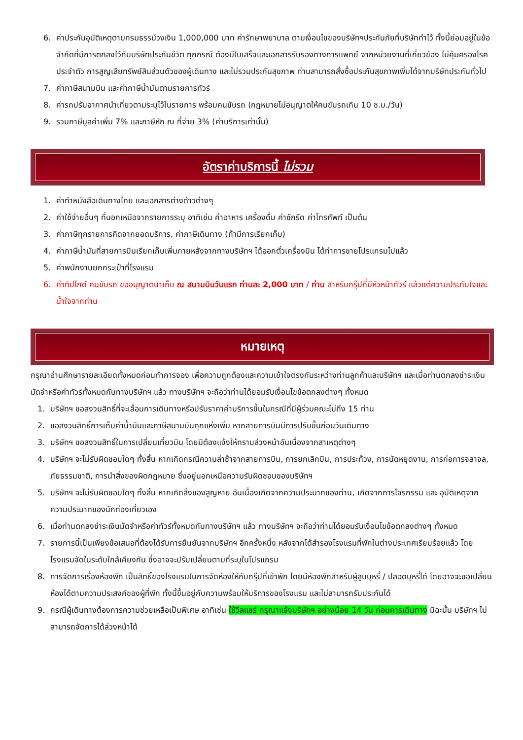6. ค่าประกันอุบัติเหตุตามกรมธรรม์วงเงิน 1,000,000 บาท ค่ารักษาพยาบาล ตามเงื่อนไขของบริษัทฯประกันภัยที่บริษัททำไว้ ทั้งนี้ย่อมอยู่ในข้อจำกัดที่มีการตกลงไว้กับบริษัทประกันชีวิต ทุกกรณี ต้องมีใบเสร็จและเอกสารรับรองทางการแพทย์ จากหน่วยงานที่เกี่ยวข้อง ไม่คุ้มครองโรคประจำตัว การสูญเสียทรัพย์สินส่วนตัวของผู้เดินทาง และไม่รวมประกันสุขภาพ ท่านสามารถสั่งซื้อประกันสุขภาพเพิ่มได้จากบริษัทประกันทั่วไป
7. ค่าภาษีสนามบิน และค่าภาษีน้ำมันตามรายการทัวร์
8. ค่ารถปรับอากาศนำเที่ยวตามระบุไว้ในรายการ พร้อมคนขับรถ (กฎหมายไม่อนุญาตให้คนขับรถเกิน 10 ช.ม./วัน)
9. รวมภาษีมูลค่าเพิ่ม 7% และภาษีหัก ณ ที่จ่าย 3% (ค่าบริการเท่านั้น)
อัตราค่าบริการนี้ ไม่รวม
1. ค่าทำหนังสือเดินทางไทย และเอกสารต่างด้าวต่างๆ
2. ค่าใช้จ่ายอื่นๆ ที่นอกเหนือจากรายการระบุ อาทิเช่น ค่าอาหาร เครื่องดื่ม ค่าซักรีด ค่าโทรศัพท์ เป็นต้น
3. ค่าภาษีทุกรายการคิดจากยอดบริการ, ค่าภาษีเดินทาง (ถ้ามีการเรียกเก็บ)
4. ค่าภาษีน้ำมันที่สายการบินเรียกเก็บเพิ่มภายหลังจากทางบริษัทฯ ได้ออกตั๋วเครื่องบิน ได้ทำการขายโปรแกรมไปแล้ว
5. ค่าพนักงานยกกระเป๋าที่โรงแรม
6. ค่าทิปไกด์ คนขับรถ ขออนุญาตนำเก็บ ณ สนามบินวันแรก ท่านละ 2,000 บาท / ท่าน สำหรับกรุ๊ปที่มีหัวหน้าทัวร์ แล้วแต่ความประทับใจและน้ำใจจากท่าน
หมายเหตุ
กรุณาอ่านศึกษารายละเอียดทั้งหมดก่อนทำการจอง เพื่อความถูกต้องและความเข้าใจตรงกันระหว่างท่านลูกค้าและบริษัทฯ และเมื่อท่านตกลงชำระเงินมัดจำหรือค่าทัวร์ทั้งหมดกับทางบริษัทฯ แล้ว ทางบริษัทฯ จะถือว่าท่านได้ยอมรับเงื่อนไขข้อตกลงต่างๆ ทั้งหมด
1. บริษัทฯ ขอสงวนสิทธิ์ที่จะเลื่อนการเดินทางหรือปรับราคาค่าบริการขึ้นในกรณีที่มีผู้ร่วมคณะไม่ถึง 15 ท่าน
2. ขอสงวนสิทธิ์การเก็บค่าน้ำมันและภาษีสนามบินทุกแห่งเพิ่ม หากสายการบินมีการปรับขึ้นก่อนวันเดินทาง
3. บริษัทฯ ขอสงวนสิทธิ์ในการเปลี่ยนเที่ยวบิน โดยมิต้องแจ้งให้ทราบล่วงหน้าอันเนื่องจากสาเหตุต่างๆ
4. บริษัทฯ จะไม่รับผิดชอบใดๆ ทั้งสิ้น หากเกิดกรณีความล่าช้าจากสายการบิน, การยกเลิกบิน, การประท้วง, การนัดหยุดงาน, การก่อการจลาจล, ภัยธรรมชาติ, การนำสิ่งของผิดกฎหมาย ซึ่งอยู่นอกเหนือความรับผิดชอบของบริษัทฯ
5. บริษัทฯ จะไม่รับผิดชอบใดๆ ทั้งสิ้น หากเกิดสิ่งของสูญหาย อันเนื่องเกิดจากความประมาทของท่าน, เกิดจากการโจรกรรม และ อุบัติเหตุจากความประมาทของนักท่องเที่ยวเอง
6. เมื่อท่านตกลงชำระเงินมัดจำหรือค่าทัวร์ทั้งหมดกับทางบริษัทฯ แล้ว ทางบริษัทฯ จะถือว่าท่านได้ยอมรับเงื่อนไขข้อตกลงต่างๆ ทั้งหมด
7. รายการนี้เป็นเพียงข้อเสนอที่ต้องได้รับการยืนยันจากบริษัทฯ อีกครั้งหนึ่ง หลังจากได้สำรองโรงแรมที่พักในต่างประเทศเรียบร้อยแล้ว โดยโรงแรมจัดในระดับใกล้เคียงกัน ซึ่งอาจจะปรับเปลี่ยนตามที่ระบุในโปรแกรม
8. การจัดการเรื่องห้องพัก เป็นสิทธิ์ของโรงแรมในการจัดห้องให้กับกรุ๊ปที่เข้าพัก โดยมีห้องพักสำหรับผู้สูบบุหรี่ / ปลอดบุหรี่ได้ โดยอาจจะขอเปลี่ยนห้องได้ตามความประสงค์ของผู้ที่พัก ทั้งนี้ขึ้นอยู่กับความพร้อมให้บริการของโรงแรม และไม่สามารถรับประกันได้
9. กรณีผู้เดินทางต้องการความช่วยเหลือเป็นพิเศษ อาทิเช่น ใช้วีลแชร์ กรุณาแจ้งบริษัทฯ อย่างน้อย 14 วัน ก่อนการเดินทาง มิฉะนั้น บริษัทฯ ไม่สามารถจัดการได้ล่วงหน้าได้